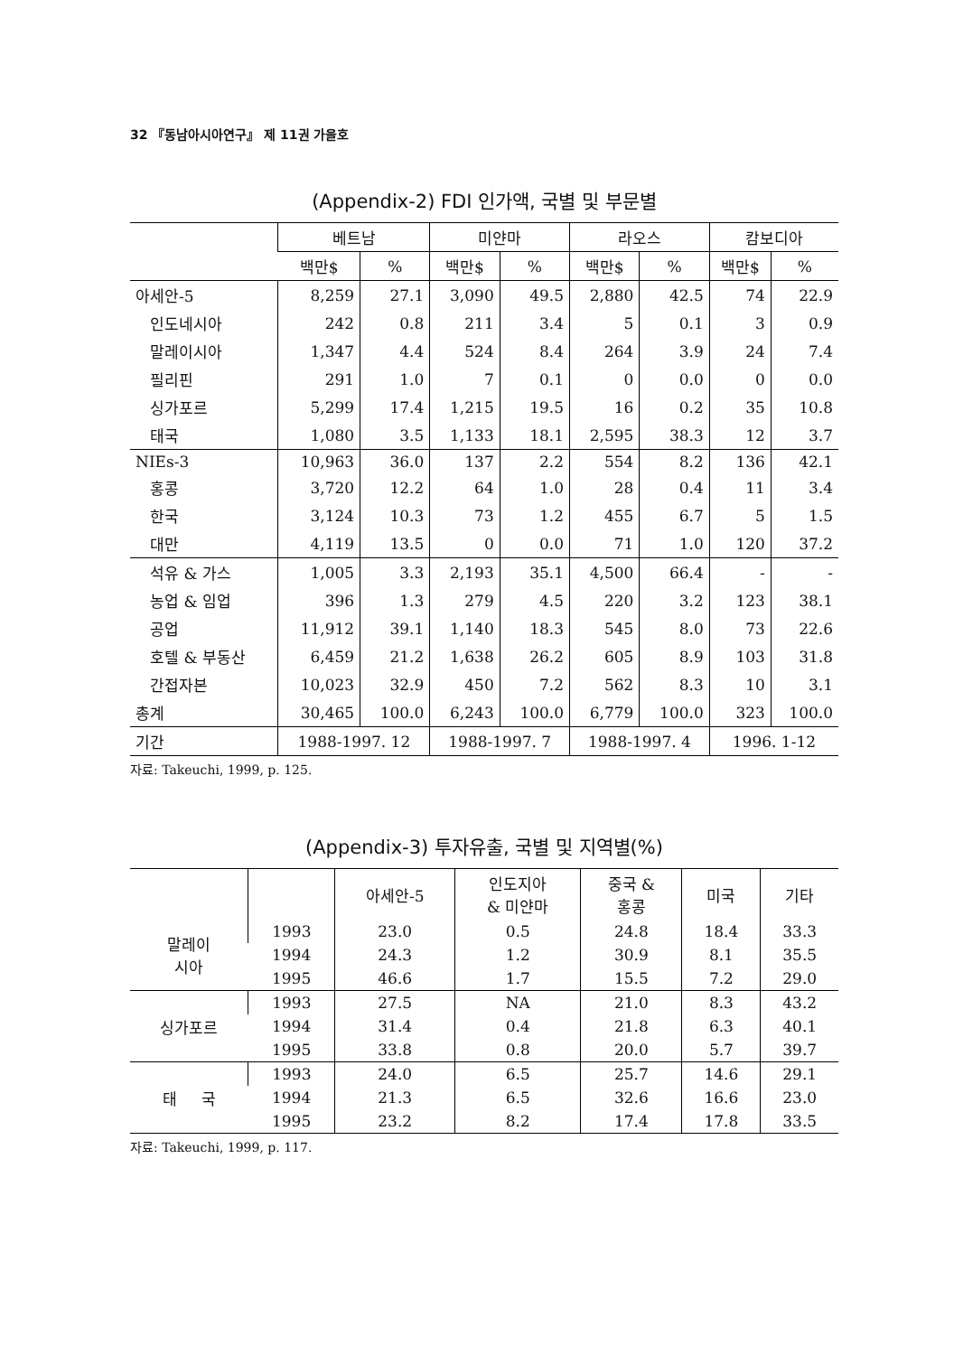32 『동남아시아연구』 제 11권 가을호
(Appendix-2) FDI 인가액, 국별 및 부문별
| | 베트남 | | 미얀마 | | 라오스 | | 캄보디아 | |
| --- | --- | --- | --- | --- | --- | --- | --- | --- |
| | 백만$ | % | 백만$ | % | 백만$ | % | 백만$ | % |
| 아세안-5 | 8,259 | 27.1 | 3,090 | 49.5 | 2,880 | 42.5 | 74 | 22.9 |
| 인도네시아 | 242 | 0.8 | 211 | 3.4 | 5 | 0.1 | 3 | 0.9 |
| 말레이시아 | 1,347 | 4.4 | 524 | 8.4 | 264 | 3.9 | 24 | 7.4 |
| 필리핀 | 291 | 1.0 | 7 | 0.1 | 0 | 0.0 | 0 | 0.0 |
| 싱가포르 | 5,299 | 17.4 | 1,215 | 19.5 | 16 | 0.2 | 35 | 10.8 |
| 태국 | 1,080 | 3.5 | 1,133 | 18.1 | 2,595 | 38.3 | 12 | 3.7 |
| NIEs-3 | 10,963 | 36.0 | 137 | 2.2 | 554 | 8.2 | 136 | 42.1 |
| 홍콩 | 3,720 | 12.2 | 64 | 1.0 | 28 | 0.4 | 11 | 3.4 |
| 한국 | 3,124 | 10.3 | 73 | 1.2 | 455 | 6.7 | 5 | 1.5 |
| 대만 | 4,119 | 13.5 | 0 | 0.0 | 71 | 1.0 | 120 | 37.2 |
| 석유 & 가스 | 1,005 | 3.3 | 2,193 | 35.1 | 4,500 | 66.4 | - | - |
| 농업 & 임업 | 396 | 1.3 | 279 | 4.5 | 220 | 3.2 | 123 | 38.1 |
| 공업 | 11,912 | 39.1 | 1,140 | 18.3 | 545 | 8.0 | 73 | 22.6 |
| 호텔 & 부동산 | 6,459 | 21.2 | 1,638 | 26.2 | 605 | 8.9 | 103 | 31.8 |
| 간접자본 | 10,023 | 32.9 | 450 | 7.2 | 562 | 8.3 | 10 | 3.1 |
| 총계 | 30,465 | 100.0 | 6,243 | 100.0 | 6,779 | 100.0 | 323 | 100.0 |
| 기간 | 1988-1997. 12 | | 1988-1997. 7 | | 1988-1997. 4 | | 1996. 1-12 | |
자료: Takeuchi, 1999, p. 125.
(Appendix-3) 투자유출, 국별 및 지역별(%)
| | | 아세안-5 | 인도지아 & 미얀마 | 중국 & 홍콩 | 미국 | 기타 |
| --- | --- | --- | --- | --- | --- | --- |
| 말레이 시아 | 1993 | 23.0 | 0.5 | 24.8 | 18.4 | 33.3 |
| | 1994 | 24.3 | 1.2 | 30.9 | 8.1 | 35.5 |
| | 1995 | 46.6 | 1.7 | 15.5 | 7.2 | 29.0 |
| 싱가포르 | 1993 | 27.5 | NA | 21.0 | 8.3 | 43.2 |
| | 1994 | 31.4 | 0.4 | 21.8 | 6.3 | 40.1 |
| | 1995 | 33.8 | 0.8 | 20.0 | 5.7 | 39.7 |
| 태 국 | 1993 | 24.0 | 6.5 | 25.7 | 14.6 | 29.1 |
| | 1994 | 21.3 | 6.5 | 32.6 | 16.6 | 23.0 |
| | 1995 | 23.2 | 8.2 | 17.4 | 17.8 | 33.5 |
자료: Takeuchi, 1999, p. 117.